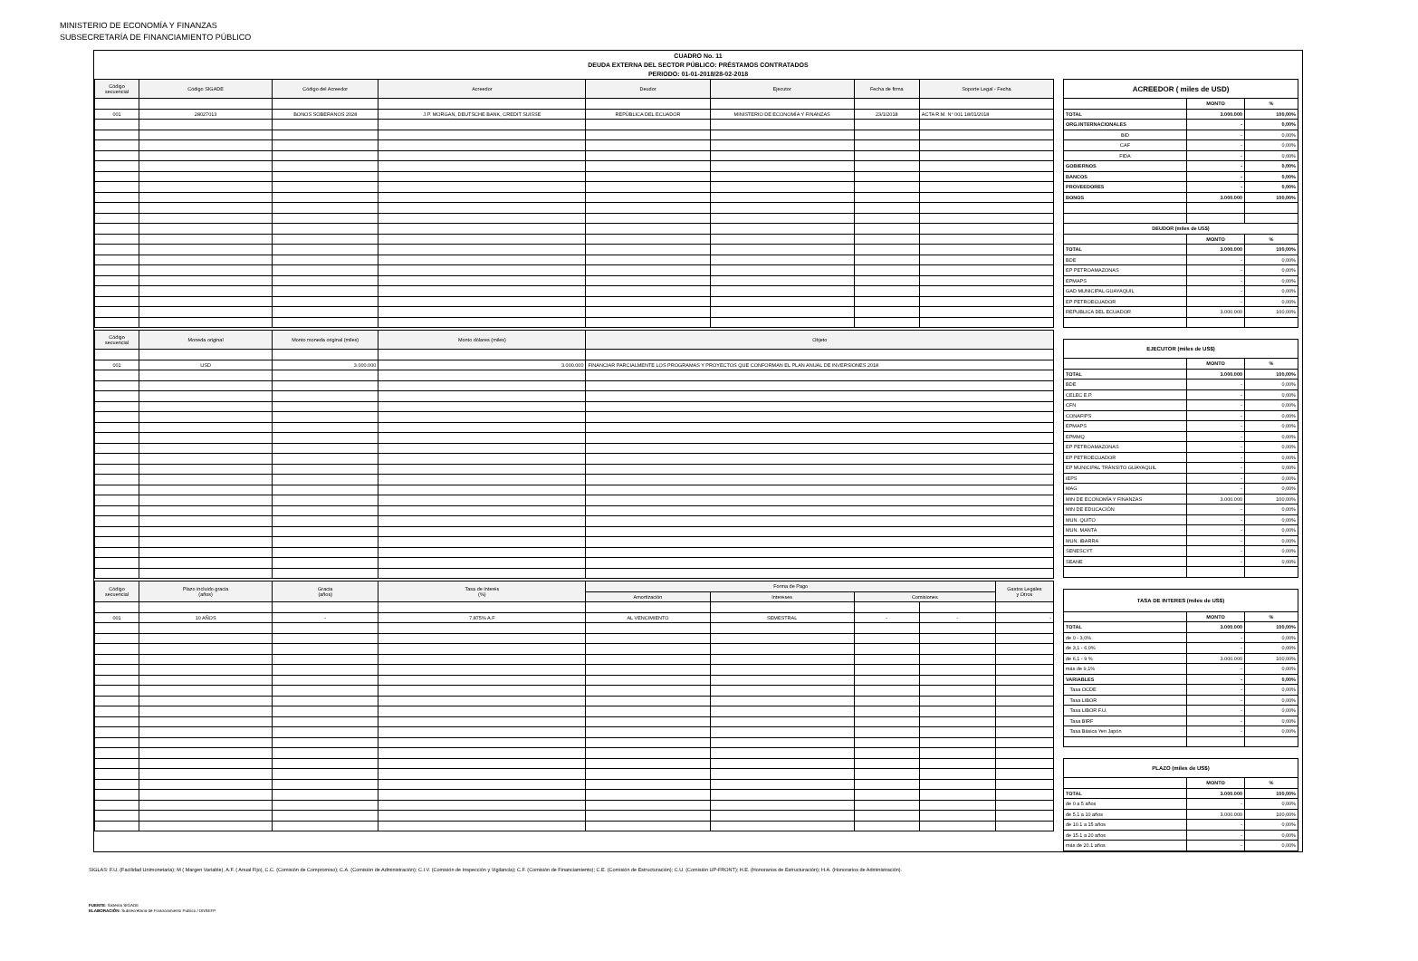MINISTERIO DE ECONOMÍA Y FINANZAS
SUBSECRETARÍA DE FINANCIAMIENTO PÚBLICO
CUADRO No. 11
DEUDA EXTERNA DEL SECTOR PÚBLICO: PRÉSTAMOS CONTRATADOS
PERIODO: 01-01-2018/28-02-2018
| Código secuencial | Código SIGADE | Código del Acreedor | Acreedor | Deudor | Ejecutor | Fecha de firma | Soporte Legal - Fecha |
| --- | --- | --- | --- | --- | --- | --- | --- |
| 001 | 28027013 | BONOS SOBERANOS 2028 | J.P. MORGAN, DEUTSCHE BANK, CREDIT SUISSE | REPÚBLICA DEL ECUADOR | MINISTERIO DE ECONOMÍA Y FINANZAS | 23/1/2018 | ACTA R.M. N° 001 18/01/2018 |
| Código secuencial | Moneda original | Monto moneda original (miles) | Monto dólares (miles) | Objeto |
| --- | --- | --- | --- | --- |
| 001 | USD | 3.000.000 | 3.000.000 | FINANCIAR PARCIALMENTE LOS PROGRAMAS Y PROYECTOS QUE CONFORMAN EL PLAN ANUAL DE INVERSIONES 2018 |
| Código secuencial | Plazo incluido gracia (años) | Gracia (años) | Tasa de Interés (%) | Forma de Pago | | | | Gastos Legales y Otros |
| --- | --- | --- | --- | --- | --- | --- | --- | --- |
| | | | | Amortización | Intereses | Comisiones | | |
| 001 | 10 AÑOS | - | 7,875% A.F | AL VENCIMIENTO | SEMESTRAL | - | - | - |
| ACREEDOR ( miles de USD) | | |
| | MONTO | % |
| TOTAL | 3.000.000 | 100,00% |
| ORG.INTERNACIONALES | - | 0,00% |
| BID | - | 0,00% |
| CAF | - | 0,00% |
| FIDA | - | 0,00% |
| GOBIERNOS | - | 0,00% |
| BANCOS | - | 0,00% |
| PROVEEDORES | - | 0,00% |
| BONOS | 3.000.000 | 100,00% |
| DEUDOR (miles de US$) | | |
| | MONTO | % |
| TOTAL | 3.000.000 | 100,00% |
| BDE | - | 0,00% |
| EP PETROAMAZONAS | - | 0,00% |
| EPMAPS | - | 0,00% |
| GAD MUNICIPAL GUAYAQUIL | - | 0,00% |
| EP PETROECUADOR | - | 0,00% |
| REPUBLICA DEL ECUADOR | 3.000.000 | 100,00% |
| EJECUTOR (miles de US$) | | |
| | MONTO | % |
| TOTAL | 3.000.000 | 100,00% |
| BDE | - | 0,00% |
| CELEC E.P. | - | 0,00% |
| CFN | - | 0,00% |
| CONAFIPS | - | 0,00% |
| EPMAPS | - | 0,00% |
| EPMMQ | - | 0,00% |
| EP PETROAMAZONAS | - | 0,00% |
| EP PETROECUADOR | - | 0,00% |
| EP MUNICIPAL TRÁNSITO GUAYAQUIL | - | 0,00% |
| IEPS | - | 0,00% |
| MAG | - | 0,00% |
| MIN DE ECONOMÍA Y FINANZAS | 3.000.000 | 100,00% |
| MIN DE EDUCACIÓN | - | 0,00% |
| MUN. QUITO | - | 0,00% |
| MUN. MANTA | - | 0,00% |
| MUN. IBARRA | - | 0,00% |
| SENESCYT | - | 0,00% |
| SEANE | - | 0,00% |
| TASA DE INTERES (miles de US$) | | |
| | MONTO | % |
| TOTAL | 3.000.000 | 100,00% |
| de 0 - 3,0% | - | 0,00% |
| de 3,1 - 6,0% | - | 0,00% |
| de 6,1 - 9 % | 3.000.000 | 100,00% |
| más de 9,1% | - | 0,00% |
| VARIABLES | - | 0,00% |
| Tasa OCDE | - | 0,00% |
| Tasa LIBOR | - | 0,00% |
| Tasa LIBOR F.U. | - | 0,00% |
| Tasa BIRF | - | 0,00% |
| Tasa Básica Yen Japón | - | 0,00% |
| PLAZO (miles de US$) | | |
| | MONTO | % |
| TOTAL | 3.000.000 | 100,00% |
| de 0 a 5 años | - | 0,00% |
| de 5.1 a 10 años | 3.000.000 | 100,00% |
| de 10.1 a 15 años | - | 0,00% |
| de 15.1 a 20 años | - | 0,00% |
| más de 20.1 años | - | 0,00% |
SIGLAS: F.U. (Facilidad Unimonetaria); M ( Margen Variable), A.F. ( Anual Fijo), C.C. (Comisión de Compromiso); C.A. (Comisión de Administración); C.I.V. (Comisión de Inspección y Vigilancia); C.F. (Comisión de Financiamiento); C.E. (Comisión de Estructuración); C.U. (Comisión UP-FRONT); H.E. (Honorarios de Estructuración); H.A. (Honorarios de Administración).
FUENTE: Sistema SIGADE
ELABORACIÓN: Subsecretaría de Financiamiento Público / DNSEFP